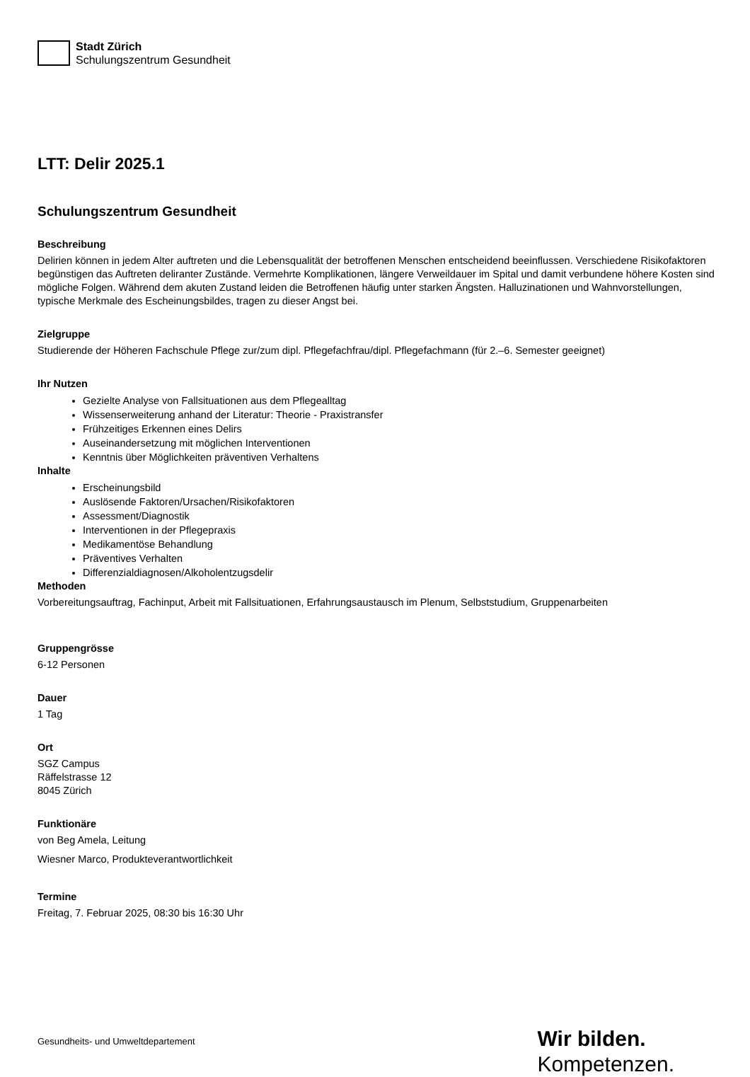Stadt Zürich
Schulungszentrum Gesundheit
LTT: Delir 2025.1
Schulungszentrum Gesundheit
Beschreibung
Delirien können in jedem Alter auftreten und die Lebensqualität der betroffenen Menschen entscheidend beeinflussen. Verschiedene Risikofaktoren begünstigen das Auftreten deliranter Zustände. Vermehrte Komplikationen, längere Verweildauer im Spital und damit verbundene höhere Kosten sind mögliche Folgen. Während dem akuten Zustand leiden die Betroffenen häufig unter starken Ängsten. Halluzinationen und Wahnvorstellungen, typische Merkmale des Escheinungsbildes, tragen zu dieser Angst bei.
Zielgruppe
Studierende der Höheren Fachschule Pflege zur/zum dipl. Pflegefachfrau/dipl. Pflegefachmann (für 2.–6. Semester geeignet)
Ihr Nutzen
Gezielte Analyse von Fallsituationen aus dem Pflegealltag
Wissenserweiterung anhand der Literatur: Theorie - Praxistransfer
Frühzeitiges Erkennen eines Delirs
Auseinandersetzung mit möglichen Interventionen
Kenntnis über Möglichkeiten präventiven Verhaltens
Inhalte
Erscheinungsbild
Auslösende Faktoren/Ursachen/Risikofaktoren
Assessment/Diagnostik
Interventionen in der Pflegepraxis
Medikamentöse Behandlung
Präventives Verhalten
Differenzialdiagnosen/Alkoholentzugsdelir
Methoden
Vorbereitungsauftrag, Fachinput, Arbeit mit Fallsituationen, Erfahrungsaustausch im Plenum, Selbststudium, Gruppenarbeiten
Gruppengrösse
6-12 Personen
Dauer
1 Tag
Ort
SGZ Campus
Räffelstrasse 12
8045 Zürich
Funktionäre
von Beg Amela, Leitung
Wiesner Marco, Produkteverantwortlichkeit
Termine
Freitag, 7. Februar 2025, 08:30 bis 16:30 Uhr
Gesundheits- und Umweltdepartement
Wir bilden.
Kompetenzen.